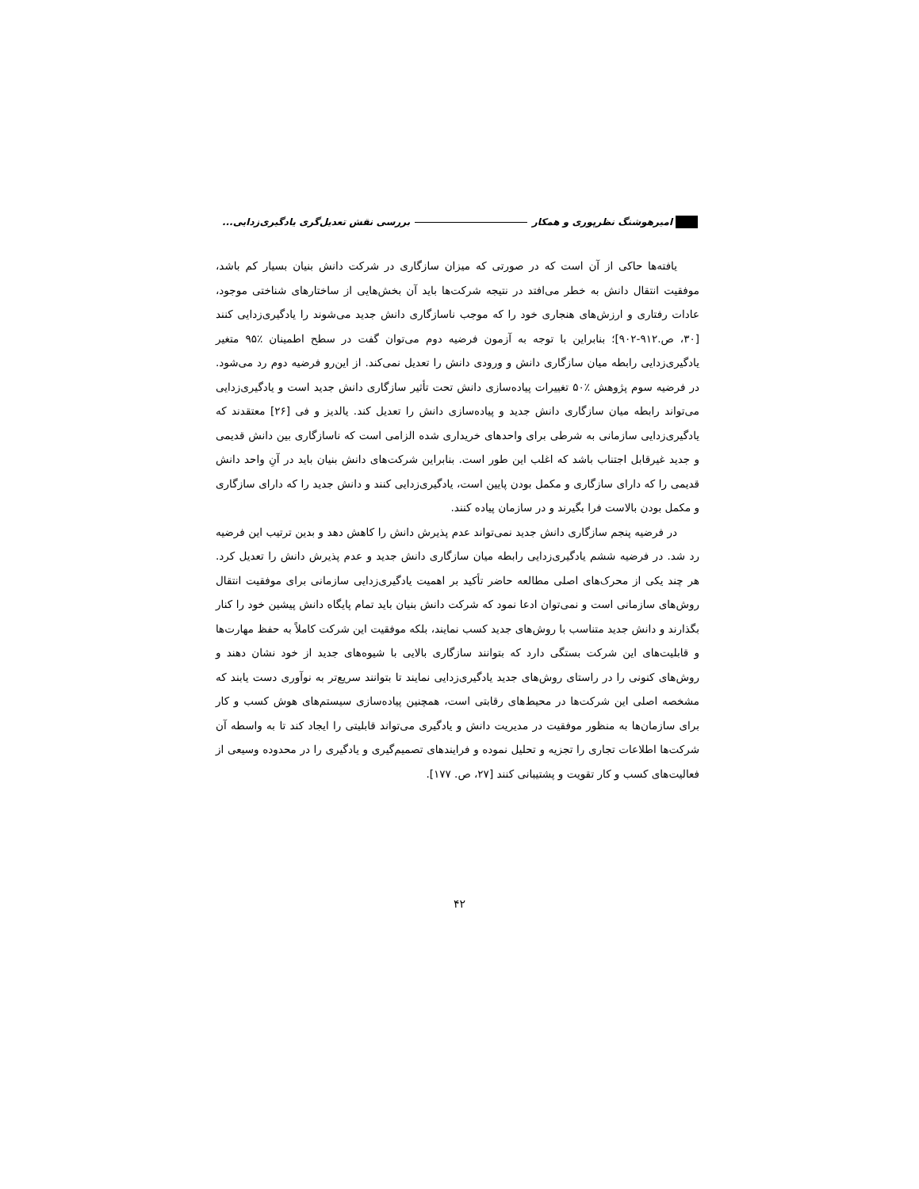امیرهوشنگ نظرپوری و همکار بررسی نقش تعدیل‌گری یادگیری‌زدایی...
یافته‌ها حاکی از آن است که در صورتی که میزان سازگاری در شرکت دانش بنیان بسیار کم باشد، موفقیت انتقال دانش به خطر می‌افتد در نتیجه شرکت‌ها باید آن بخش‌هایی از ساختارهای شناختی موجود، عادات رفتاری و ارزش‌های هنجاری خود را که موجب ناسازگاری دانش جدید می‌شوند را یادگیری‌زدایی کنند [۳۰، ص.۹۱۲-۹۰۲]؛ بنابراین با توجه به آزمون فرضیه دوم می‌توان گفت در سطح اطمینان ٪۹۵ متغیر یادگیری‌زدایی رابطه میان سازگاری دانش و ورودی دانش را تعدیل نمی‌کند. از این‌رو فرضیه دوم رد می‌شود. در فرضیه سوم پژوهش ٪۵۰ تغییرات پیاده‌سازی دانش تحت تأثیر سازگاری دانش جدید است و یادگیری‌زدایی می‌تواند رابطه میان سازگاری دانش جدید و پیاده‌سازی دانش را تعدیل کند. یالدیز و فی [۲۶] معتقدند که یادگیری‌زدایی سازمانی به شرطی برای واحدهای خریداری شده الزامی است که ناسازگاری بین دانش قدیمی و جدید غیرقابل اجتناب باشد که اغلب این طور است. بنابراین شرکت‌های دانش بنیان باید در آنِ واحد دانش قدیمی را که دارای سازگاری و مکمل بودن پایین است، یادگیری‌زدایی کنند و دانش جدید را که دارای سازگاری و مکمل بودن بالاست فرا بگیرند و در سازمان پیاده کنند.
در فرضیه پنجم سازگاری دانش جدید نمی‌تواند عدم پذیرش دانش را کاهش دهد و بدین ترتیب این فرضیه رد شد. در فرضیه ششم یادگیری‌زدایی رابطه میان سازگاری دانش جدید و عدم پذیرش دانش را تعدیل کرد. هر چند یکی از محرک‌های اصلی مطالعه حاضر تأکید بر اهمیت یادگیری‌زدایی سازمانی برای موفقیت انتقال روش‌های سازمانی است و نمی‌توان ادعا نمود که شرکت دانش بنیان باید تمام پایگاه دانش پیشین خود را کنار بگذارند و دانش جدید متناسب با روش‌های جدید کسب نمایند، بلکه موفقیت این شرکت کاملاً به حفظ مهارت‌ها و قابلیت‌های این شرکت بستگی دارد که بتوانند سازگاری بالایی با شیوه‌های جدید از خود نشان دهند و روش‌های کنونی را در راستای روش‌های جدید یادگیری‌زدایی نمایند تا بتوانند سریع‌تر به نوآوری دست یابند که مشخصه اصلی این شرکت‌ها در محیط‌های رقابتی است، همچنین پیاده‌سازی سیستم‌های هوش کسب و کار برای سازمان‌ها به منظور موفقیت در مدیریت دانش و یادگیری می‌تواند قابلیتی را ایجاد کند تا به واسطه آن شرکت‌ها اطلاعات تجاری را تجزیه و تحلیل نموده و فرایندهای تصمیم‌گیری و یادگیری را در محدوده وسیعی از فعالیت‌های کسب و کار تقویت و پشتیبانی کنند [۲۷، ص. ۱۷۷].
۴۲